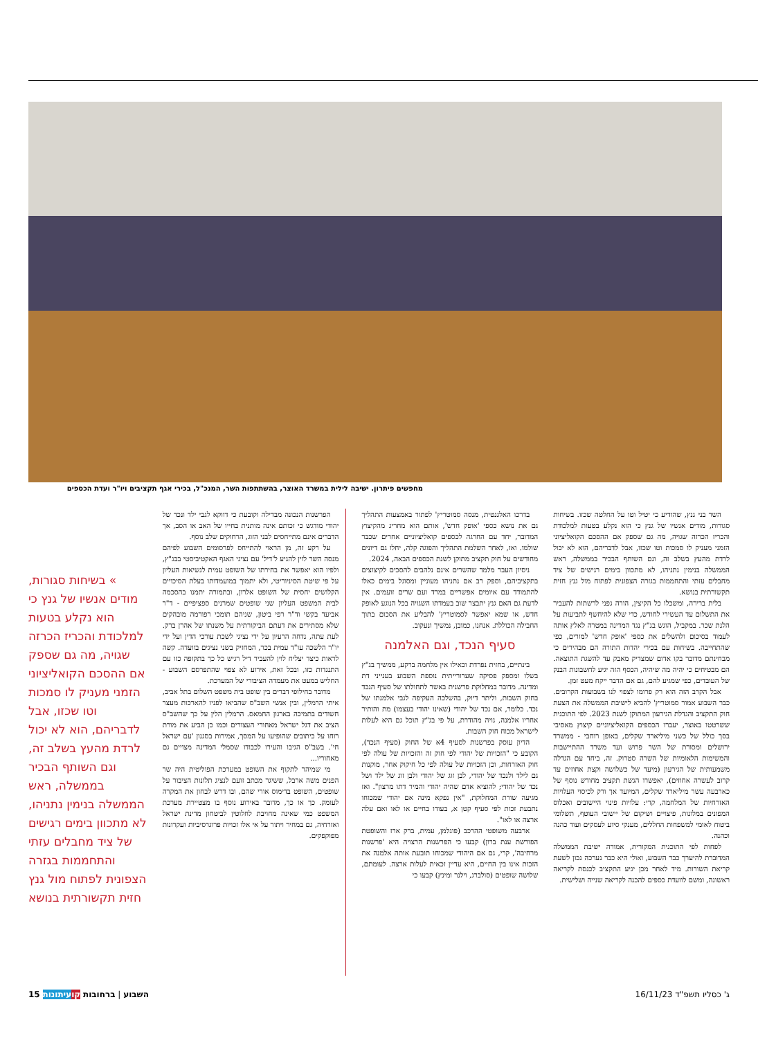מחפשים פיתרון. ישיבה לילית במשרד האוצר, בהשתתפות השר, המנכ"ל, בכירי אגף תקציבים ויו"ר ועדת הכספים
השר בני גנץ, שהודיע כי יטיל וטו על החלטה שכזו. בשיחות סגורות, מודים אנשיו של גנץ כי הוא נקלע בטעות למלכודת והכריז הכרזה שגויה, מה גם שספק אם ההסכם הקואליציוני הזמני מעניק לו סמכות וטו שכזו, אבל לדבריהם, הוא לא יכול לרדת מהעץ בשלב זה, וגם השותף הבכיר בממשלה, ראש הממשלה בנימין נתניהו, לא מתכוון בימים רגישים של ציד מחבלים עזתי והתחממות בגזרה הצפונית לפתוח מול גנץ חזית תקשורתית בנושא.
בלית ברירה, ומשכלו כל הקיצין, הורה גפני לרשתות להעביר את התשלום עד העשירי לחודש, כדי שלא להיחשף לתביעות על הלנת שכר. במקביל, הוגש בג"ץ נגד המדינה במטרה לאלץ אותה לעמוד בסיכום ולהשלים את כספי 'אופק חדש' למורים, כפי שהתחייבה. בשיחות עם בכירי יהדות התורה הם מבהירים כי מבחינתם מדובר בקו אדום שמצדיק מאבק עד להשגת התוצאה. הם מבטיחים כי יהיה מה שיהיה, הכסף הזה יגיע לחשבונות הבנק של העובדים, כפי שמגיע להם, גם אם הדבר ייקח מעט זמן.
אבל הקרב הזה הוא רק פרומו לצפוי לנו בשבועות הקרובים. כבר השבוע אמור סמוטריץ' להביא לישיבת הממשלה את הצעת חוק התקציב והגדלת הגירעון המתוקן לשנת 2023. לפי התוכנית ששרטטו באוצר, יעברו הכספים הקואליציוניים קיצוץ מאסיבי בסך כולל של כשני מיליארד שקלים, באופן רוחבי - ממשרד ירושלים ומסורת של השר פרוש ועד משרד ההתיישבות והמשימות הלאומיות של השרה סטרוק. זה, ביחד עם הגדלה משמעותית של הגירעון (מיעד של כשלושה וקצת אחוזים עד קרוב לעשרה אחוזים), יאפשרו הגשת תקציב מחודש נוסף של כארבעה עשר מיליארד שקלים, המיועד אך ורק לכיסוי העלויות האזרחיות של המלחמה, קרי: עלויות פינוי היישובים ואכלוס המפונים במלונות, פיצויים ושיקום של יישובי העוטף, תשלומי ביטוח לאומי למשפחות החללים, מענקי סיוע לעסקים ועוד כהנה וכהנה.
לפחות לפי התוכנית המקורית, אמורה ישיבת הממשלה המדוברת להיערך כבר השבוע, ואולי היא כבר נערכה נכון לשעת קריאת השורות. מיד לאחר מכן יגיע התקציב לכנסת לקריאה ראשונה, ומשם לוועדת כספים להכנה לקריאה שנייה ושלישית.
בדרכו האלגנטית, מנסה סמוטריץ' לפתור באמצעות התהליך גם את נושא כספי 'אופק חדש', אותם הוא מחריג מהקיצוץ המדובר, יחד עם החרגה לכספים קואליציוניים אחרים שכבר שולמו. ואז, לאחר השלמת התהליך והפוגה קלה, יחלו גם דיונים מחודשים על חוק תקציב מתוקן לשנת הכספים הבאה, 2024.
ניסיון העבר מלמד שהשרים אינם נלהבים להסכים לקיצוצים בתקציביהם, וספק רב אם נתניהו מעוניין ומסוגל בימים כאלו להתמודד עם איומים אפשריים במרד ועם שרים זועמים. אין לדעת גם האם גנץ יתבצר שוב בעמדתו השגויה בכל הנוגע לאופק חדש, או שמא יאפשר לסמוטריץ' להבליע את הסכום בתוך החבילה הכוללת. אנחנו, כמובן, נמשיך ונעקוב.
סעיף הנכד, וגם האלמנה
בינתיים, בחזית נפרדת וכאילו אין מלחמה ברקע, ממשיך בג"ץ בשלו ומספק פסיקה שערורייתית נוספת השבוע בענייני דת ומדינה. מדובר במחלוקת פרשנית באשר לתחולתו של סעיף הנכד בחוק השבות, וליתר דיוק, בהשלכה העקיפה לגבי אלמנתו של נכד. כלומר, אם נכד של יהודי (שאינו יהודי בעצמו) מת והותיר אחריו אלמנה, גויה מהודרת, על פי בג"ץ תוכל גם היא לעלות לישראל מכוח חוק השבות.
הדיון עוסק בפרשנות לסעיף 4א של החוק (סעיף הנכד), הקובע כי "הזכויות של יהודי לפי חוק זה והזכויות של עולה לפי חוק האזרחות, וכן הזכויות של עולה לפי כל חיקוק אחר, מוקנות גם לילד ולנכד של יהודי, לבן זוג של יהודי ולבן זוג של ילד ושל נכד של יהודי; להוציא אדם שהיה יהודי והמיר דתו מרצון". ואז מגיעה שורת המחלוקת, "אין נפקא מינה אם יהודי שמכוחו נתבעת זכות לפי סעיף קטן א, בעודו בחיים או לאו ואם עלה ארצה או לאו".
ארבעה משופטי ההרכב (פוגלמן, עמית, ברק ארז והשופטת הפורשת ענת ברון) קבעו כי הפרשנות הרצויה היא 'פרשנות מרחיבה', קרי, גם אם היהודי שמכוחו תובעת אותה אלמנה את הזכות אינו בין החיים, היא עדיין זכאית לעלות ארצה. לעומתם, שלושה שופטים (סולברג, וילנר ומינץ) קבעו כי
הפרשנות הנכונה מבדילה וקובעת כי דווקא לגבי ילד ונכד של יהודי מודגש כי זכותם אינה מותנית בחייו של האב או הסב, אך הדברים אינם מתייחסים לבני הזוג, הרחוקים שלב נוסף.
על רקע זה, מן הראוי להתייחס לפרסומים השבוע לפיהם מנסה השר לוין להגיע ל'דיל' עם נציגי האגף האקטיביסטי בבג"ץ, ולפיו הוא יאפשר את בחירתו של השופט עמית לנשיאות העליון על פי שיטת הסיניוריטי, ולא יתמוך במועמדותו בעלת הסיכויים הקלושים יחסית של השופט אלרון, ובתמורה יתמנו בהסכמה לבית המשפט העליון שני שופטים שמרנים ספציפיים - ד"ר אביעד בקשי וד"ר רפי ביטון, שניהם תומכי רפורמה מובהקים שלא מסתירים את דעתם הביקורתית על משנתו של אהרן ברק. לעת עתה, נדחה הרעיון על ידי נציגי לשכת עורכי הדין ועל ידי יו"ר הלשכה עו"ד עמית בכר, המחזיק בשני נציגים בוועדה. קשה לראות כיצד יצליח לוין להעביר דיל רגיש כל כך בתקופה כזו עם התנגדות כזו, ובכל זאת, אירוע לא צפוי שהתפרסם השבוע - החליש במעט את מעמדה הציבורי של המערכת.
מדובר בחילופי דברים בין שופט בית משפט השלום בתל אביב, איתי הרמלין, ובין אנשי השב"ס שהביאו לפניו להארכות מעצר חשודים בתמיכה בארגון החמאס. הרמלין הלין על כך שהשב"ס הציב את דגל ישראל מאחורי העצורים וכמו כן הביע את מורת רוחו על כיתובים שהופיעו על המסך, אמירות בסגנון 'עם ישראל חי'. בשב"ס הגיבו והעירו לכבודו שסמלי המדינה מצויים גם מאחוריו...
מי שמיהר לתקוף את השופט במערכת הפוליטית היה שר הפנים משה ארבל, ששיגר מכתב זועם לנציג תלונות הציבור על שופטים, השופט בדימוס אורי שהם, ובו דרש לבחון את המקרה לעומק. כך או כך, מדובר באירוע נוסף בו מצטיירת מערכת המשפט כמי שאינה מחויבת לחלוטין לביטחון מדינת ישראל ואזרחיה, גם במחיר ויתור על אי אלו זכויות פרוגרסיביות ועקרונות מפוקפקים.
» בשיחות סגורות, מודים אנשיו של גנץ כי הוא נקלע בטעות למלכודת והכריז הכרזה שגויה, מה גם שספק אם ההסכם הקואליציוני הזמני מעניק לו סמכות וטו שכזו, אבל לדבריהם, הוא לא יכול לרדת מהעץ בשלב זה, וגם השותף הבכיר בממשלה, ראש הממשלה בנימין נתניהו, לא מתכוון בימים רגישים של ציד מחבלים עזתי והתחממות בגזרה הצפונית לפתוח מול גנץ חזית תקשורתית בנושא
ג' כסליו תשפ"ד 16/11/23 השבוע | ברחובות קו עיתונות 15